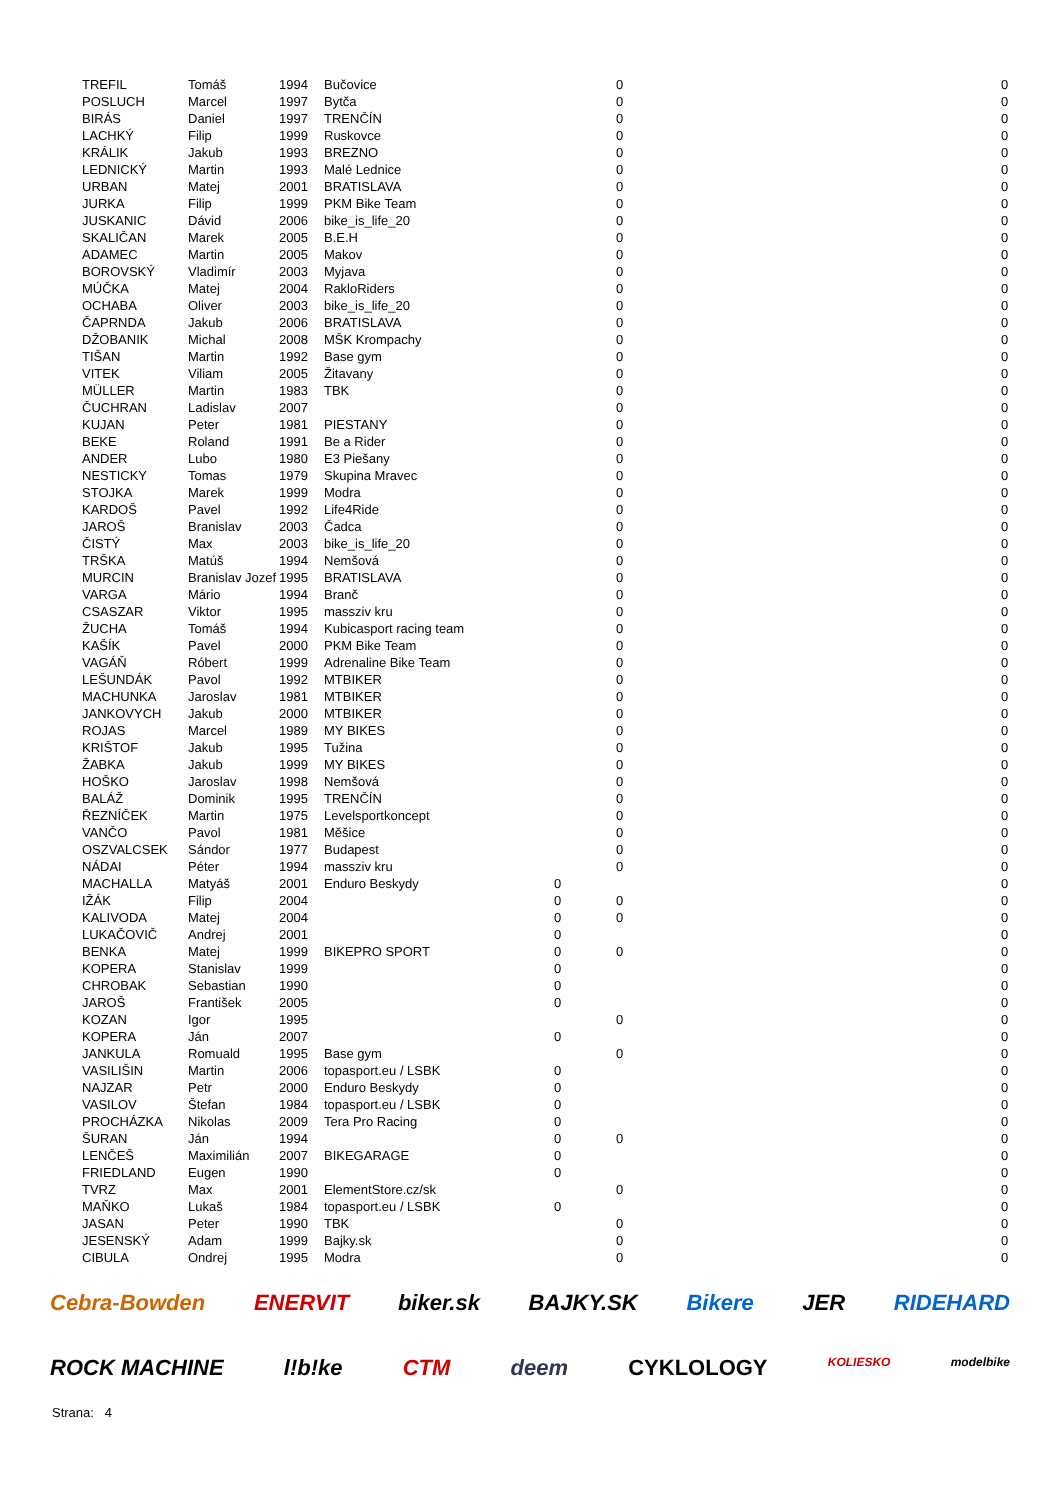| TREFIL | Tomáš | 1994 | Bučovice | | 0 | 0 |
| POSLUCH | Marcel | 1997 | Bytča | | 0 | 0 |
| BIRÁS | Daniel | 1997 | TRENČÍN | | 0 | 0 |
| LACHKÝ | Filip | 1999 | Ruskovce | | 0 | 0 |
| KRÁLIK | Jakub | 1993 | BREZNO | | 0 | 0 |
| LEDNICKÝ | Martin | 1993 | Malé Lednice | | 0 | 0 |
| URBAN | Matej | 2001 | BRATISLAVA | | 0 | 0 |
| JURKA | Filip | 1999 | PKM Bike Team | | 0 | 0 |
| JUSKANIC | Dávid | 2006 | bike_is_life_20 | | 0 | 0 |
| SKALIČAN | Marek | 2005 | B.E.H | | 0 | 0 |
| ADAMEC | Martin | 2005 | Makov | | 0 | 0 |
| BOROVSKÝ | Vladimír | 2003 | Myjava | | 0 | 0 |
| MÚČKA | Matej | 2004 | RakloRiders | | 0 | 0 |
| OCHABA | Oliver | 2003 | bike_is_life_20 | | 0 | 0 |
| ČAPRNDA | Jakub | 2006 | BRATISLAVA | | 0 | 0 |
| DŽOBANIK | Michal | 2008 | MŠK Krompachy | | 0 | 0 |
| TIŠAN | Martin | 1992 | Base gym | | 0 | 0 |
| VITEK | Viliam | 2005 | Žitavany | | 0 | 0 |
| MÜLLER | Martin | 1983 | TBK | | 0 | 0 |
| ČUCHRAN | Ladislav | 2007 | | | 0 | 0 |
| KUJAN | Peter | 1981 | PIESTANY | | 0 | 0 |
| BEKE | Roland | 1991 | Be a Rider | | 0 | 0 |
| ANDER | Lubo | 1980 | E3 Piešany | | 0 | 0 |
| NESTICKY | Tomas | 1979 | Skupina Mravec | | 0 | 0 |
| STOJKA | Marek | 1999 | Modra | | 0 | 0 |
| KARDOŠ | Pavel | 1992 | Life4Ride | | 0 | 0 |
| JAROŠ | Branislav | 2003 | Čadca | | 0 | 0 |
| ČISTÝ | Max | 2003 | bike_is_life_20 | | 0 | 0 |
| TRŠKA | Matúš | 1994 | Nemšová | | 0 | 0 |
| MURCIN | Branislav Jozef | 1995 | BRATISLAVA | | 0 | 0 |
| VARGA | Mário | 1994 | Branč | | 0 | 0 |
| CSASZAR | Viktor | 1995 | massziv kru | | 0 | 0 |
| ŽUCHA | Tomáš | 1994 | Kubicasport racing team | | 0 | 0 |
| KAŠÍK | Pavel | 2000 | PKM Bike Team | | 0 | 0 |
| VAGÁŇ | Róbert | 1999 | Adrenaline Bike Team | | 0 | 0 |
| LEŠUNDÁK | Pavol | 1992 | MTBIKER | | 0 | 0 |
| MACHUNKA | Jaroslav | 1981 | MTBIKER | | 0 | 0 |
| JANKOVYCH | Jakub | 2000 | MTBIKER | | 0 | 0 |
| ROJAS | Marcel | 1989 | MY BIKES | | 0 | 0 |
| KRIŠTOF | Jakub | 1995 | Tužina | | 0 | 0 |
| ŽABKA | Jakub | 1999 | MY BIKES | | 0 | 0 |
| HOŠKO | Jaroslav | 1998 | Nemšová | | 0 | 0 |
| BALÁŽ | Dominik | 1995 | TRENČÍN | | 0 | 0 |
| ŘEZNÍČEK | Martin | 1975 | Levelsportkoncept | | 0 | 0 |
| VANČO | Pavol | 1981 | Měšice | | 0 | 0 |
| OSZVALCSEK | Sándor | 1977 | Budapest | | 0 | 0 |
| NÁDAI | Péter | 1994 | massziv kru | | 0 | 0 |
| MACHALLA | Matyáš | 2001 | Enduro Beskydy | 0 | | 0 |
| IŽÁK | Filip | 2004 | | 0 | 0 | 0 |
| KALIVODA | Matej | 2004 | | 0 | 0 | 0 |
| LUKAČOVIČ | Andrej | 2001 | | 0 | | 0 |
| BENKA | Matej | 1999 | BIKEPRO SPORT | 0 | 0 | 0 |
| KOPERA | Stanislav | 1999 | | 0 | | 0 |
| CHROBAK | Sebastian | 1990 | | 0 | | 0 |
| JAROŠ | František | 2005 | | 0 | | 0 |
| KOZAN | Igor | 1995 | | | 0 | 0 |
| KOPERA | Ján | 2007 | | 0 | | 0 |
| JANKULA | Romuald | 1995 | Base gym | | 0 | 0 |
| VASILIŠIN | Martin | 2006 | topasport.eu / LSBK | 0 | | 0 |
| NAJZAR | Petr | 2000 | Enduro Beskydy | 0 | | 0 |
| VASILOV | Štefan | 1984 | topasport.eu / LSBK | 0 | | 0 |
| PROCHÁZKA | Nikolas | 2009 | Tera Pro Racing | 0 | | 0 |
| ŠURAN | Ján | 1994 | | 0 | 0 | 0 |
| LENČEŠ | Maximilián | 2007 | BIKEGARAGE | 0 | | 0 |
| FRIEDLAND | Eugen | 1990 | | 0 | | 0 |
| TVRZ | Max | 2001 | ElementStore.cz/sk | | 0 | 0 |
| MAŇKO | Lukaš | 1984 | topasport.eu / LSBK | 0 | | 0 |
| JASAN | Peter | 1990 | TBK | | 0 | 0 |
| JESENSKÝ | Adam | 1999 | Bajky.sk | | 0 | 0 |
| CIBULA | Ondrej | 1995 | Modra | | 0 | 0 |
Cebra-Bowden ENERVIT biker.sk BAJKY.SK Bikere JER RIDEHARD
ROCK MACHINE l!b!ke CTM deem CYKLOLOGY KOLIESKO modelbike
Strana: 4